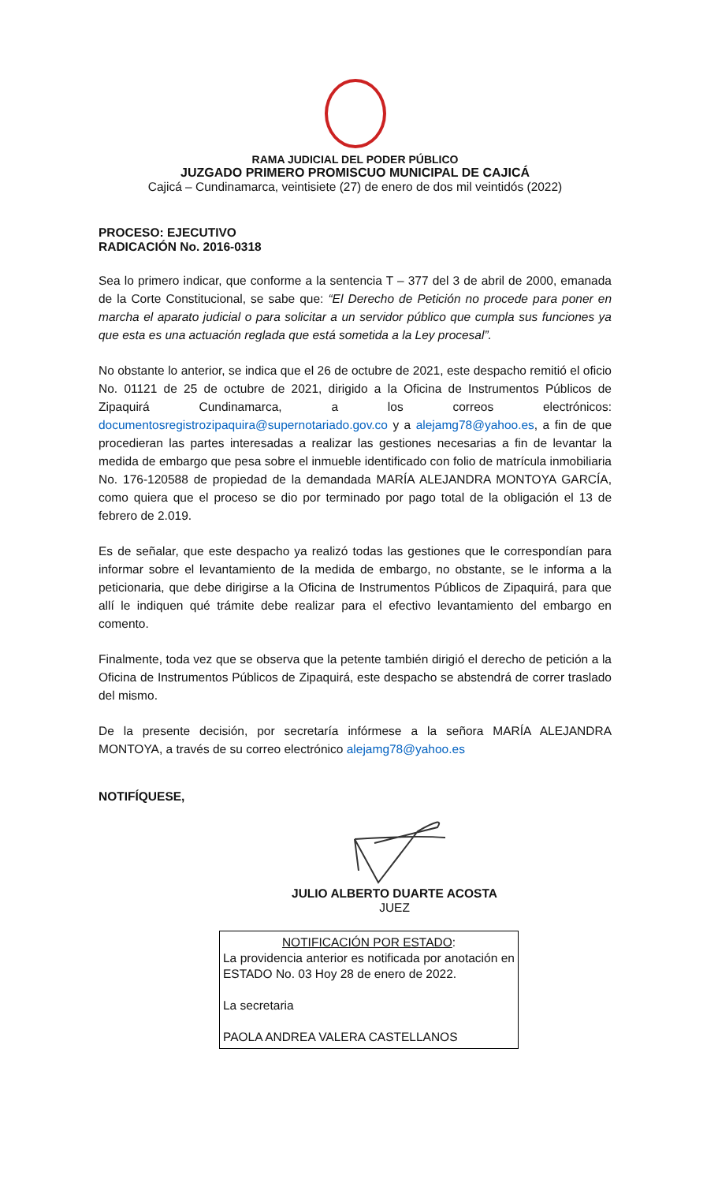RAMA JUDICIAL DEL PODER PÚBLICO
JUZGADO PRIMERO PROMISCUO MUNICIPAL DE CAJICÁ
Cajicá – Cundinamarca, veintisiete (27) de enero de dos mil veintidós (2022)
PROCESO: EJECUTIVO
RADICACIÓN No. 2016-0318
Sea lo primero indicar, que conforme a la sentencia T – 377 del 3 de abril de 2000, emanada de la Corte Constitucional, se sabe que: “El Derecho de Petición no procede para poner en marcha el aparato judicial o para solicitar a un servidor público que cumpla sus funciones ya que esta es una actuación reglada que está sometida a la Ley procesal”.
No obstante lo anterior, se indica que el 26 de octubre de 2021, este despacho remitió el oficio No. 01121 de 25 de octubre de 2021, dirigido a la Oficina de Instrumentos Públicos de Zipaquirá Cundinamarca, a los correos electrónicos: documentosregistrozipaquira@supernotariado.gov.co y a alejamg78@yahoo.es, a fin de que procedieran las partes interesadas a realizar las gestiones necesarias a fin de levantar la medida de embargo que pesa sobre el inmueble identificado con folio de matrícula inmobiliaria No. 176-120588 de propiedad de la demandada MARÍA ALEJANDRA MONTOYA GARCÍA, como quiera que el proceso se dio por terminado por pago total de la obligación el 13 de febrero de 2.019.
Es de señalar, que este despacho ya realizó todas las gestiones que le correspondían para informar sobre el levantamiento de la medida de embargo, no obstante, se le informa a la peticionaria, que debe dirigirse a la Oficina de Instrumentos Públicos de Zipaquirá, para que allí le indiquen qué trámite debe realizar para el efectivo levantamiento del embargo en comento.
Finalmente, toda vez que se observa que la petente también dirigió el derecho de petición a la Oficina de Instrumentos Públicos de Zipaquirá, este despacho se abstendrá de correr traslado del mismo.
De la presente decisión, por secretaría infórmese a la señora MARÍA ALEJANDRA MONTOYA, a través de su correo electrónico alejamg78@yahoo.es
NOTIFÍQUESE,
JULIO ALBERTO DUARTE ACOSTA
JUEZ
NOTIFICACIÓN POR ESTADO:
La providencia anterior es notificada por anotación en ESTADO No. 03 Hoy 28 de enero de 2022.
La secretaria
PAOLA ANDREA VALERA CASTELLANOS